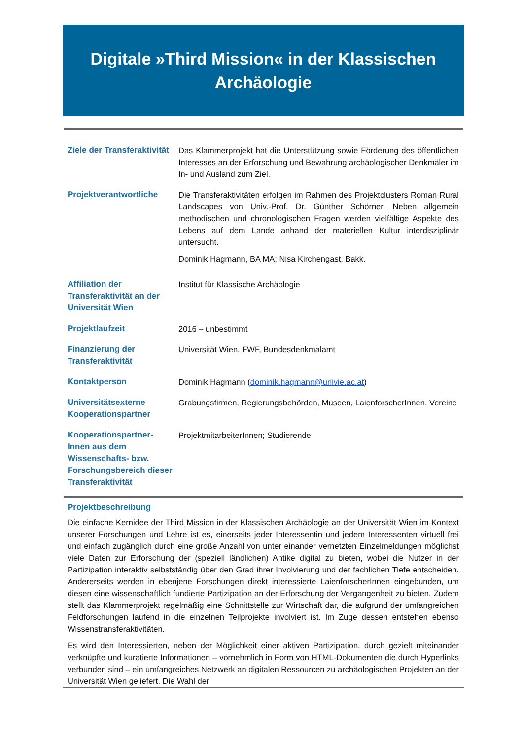Digitale »Third Mission« in der Klassischen Archäologie
| Ziele der Transferaktivität | Das Klammerprojekt hat die Unterstützung sowie Förderung des öffentlichen Interesses an der Erforschung und Bewahrung archäologischer Denkmäler im In- und Ausland zum Ziel. |
| Projektverantwortliche | Die Transferaktivitäten erfolgen im Rahmen des Projektclusters Roman Rural Landscapes von Univ.-Prof. Dr. Günther Schörner. Neben allgemein methodischen und chronologischen Fragen werden vielfältige Aspekte des Lebens auf dem Lande anhand der materiellen Kultur interdisziplinär untersucht. Dominik Hagmann, BA MA; Nisa Kirchengast, Bakk. |
| Affiliation der Transferaktivität an der Universität Wien | Institut für Klassische Archäologie |
| Projektlaufzeit | 2016 – unbestimmt |
| Finanzierung der Transferaktivität | Universität Wien, FWF, Bundesdenkmalamt |
| Kontaktperson | Dominik Hagmann ( dominik.hagmann@univie.ac.at ) |
| Universitätsexterne Kooperationspartner | Grabungsfirmen, Regierungsbehörden, Museen, LaienforscherInnen, Vereine |
| Kooperationspartner-Innen aus dem Wissenschafts- bzw. Forschungsbereich dieser Transferaktivität | ProjektmitarbeiterInnen; Studierende |
Projektbeschreibung
Die einfache Kernidee der Third Mission in der Klassischen Archäologie an der Universität Wien im Kontext unserer Forschungen und Lehre ist es, einerseits jeder Interessentin und jedem Interessenten virtuell frei und einfach zugänglich durch eine große Anzahl von unter einander vernetzten Einzelmeldungen möglichst viele Daten zur Erforschung der (speziell ländlichen) Antike digital zu bieten, wobei die Nutzer in der Partizipation interaktiv selbstständig über den Grad ihrer Involvierung und der fachlichen Tiefe entscheiden. Andererseits werden in ebenjene Forschungen direkt interessierte LaienforscherInnen eingebunden, um diesen eine wissenschaftlich fundierte Partizipation an der Erforschung der Vergangenheit zu bieten. Zudem stellt das Klammerprojekt regelmäßig eine Schnittstelle zur Wirtschaft dar, die aufgrund der umfangreichen Feldforschungen laufend in die einzelnen Teilprojekte involviert ist. Im Zuge dessen entstehen ebenso Wissenstransferaktivitäten.
Es wird den Interessierten, neben der Möglichkeit einer aktiven Partizipation, durch gezielt miteinander verknüpfte und kuratierte Informationen – vornehmlich in Form von HTML-Dokumenten die durch Hyperlinks verbunden sind – ein umfangreiches Netzwerk an digitalen Ressourcen zu archäologischen Projekten an der Universität Wien geliefert. Die Wahl der